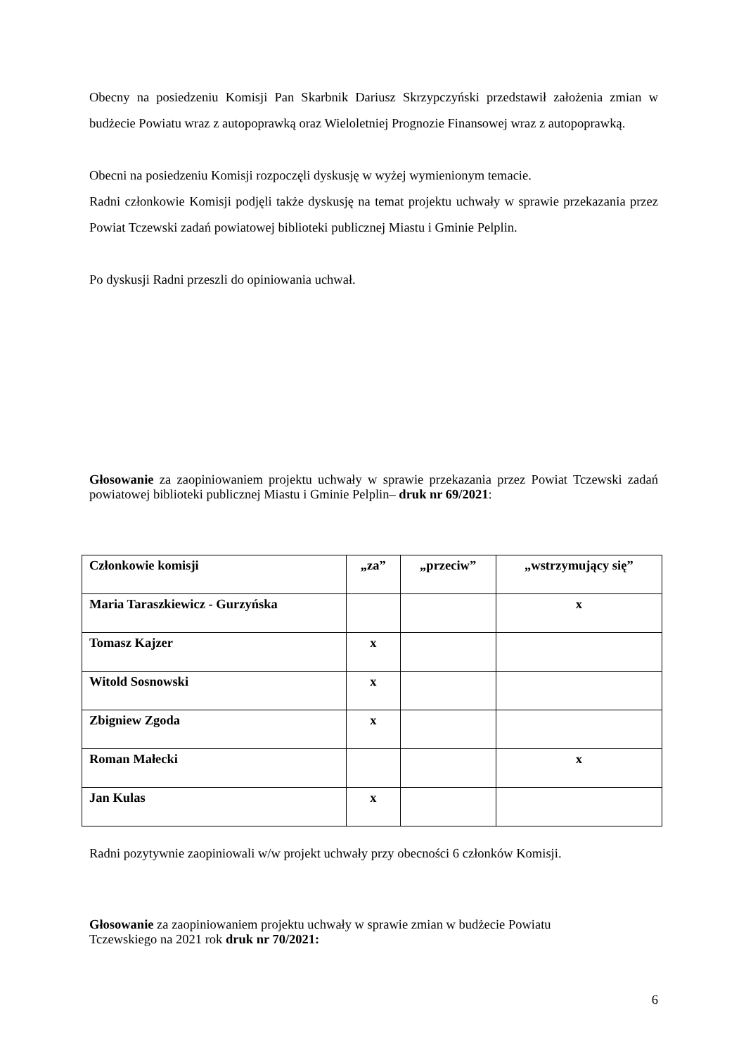Obecny na posiedzeniu Komisji Pan Skarbnik Dariusz Skrzypczyński przedstawił założenia zmian w budżecie Powiatu wraz z autopoprawką oraz Wieloletniej Prognozie Finansowej wraz z autopoprawką.
Obecni na posiedzeniu Komisji rozpoczęli dyskusję w wyżej wymienionym temacie.
Radni członkowie Komisji podjęli także dyskusję na temat projektu uchwały w sprawie przekazania przez Powiat Tczewski zadań powiatowej biblioteki publicznej Miastu i Gminie Pelplin.
Po dyskusji Radni przeszli do opiniowania uchwał.
Głosowanie za zaopiniowaniem projektu uchwały w sprawie przekazania przez Powiat Tczewski zadań powiatowej biblioteki publicznej Miastu i Gminie Pelplin– druk nr 69/2021:
| Członkowie komisji | „za” | „przeciw” | „wstrzymujący się” |
| Maria Taraszkiewicz - Gurzyńska | | | x |
| Tomasz Kajzer | x | | |
| Witold Sosnowski | x | | |
| Zbigniew Zgoda | x | | |
| Roman Małecki | | | x |
| Jan Kulas | x | | |
Radni pozytywnie zaopiniowali w/w projekt uchwały przy obecności 6 członków Komisji.
Głosowanie za zaopiniowaniem projektu uchwały w sprawie zmian w budżecie Powiatu
Tczewskiego na 2021 rok druk nr 70/2021:
6